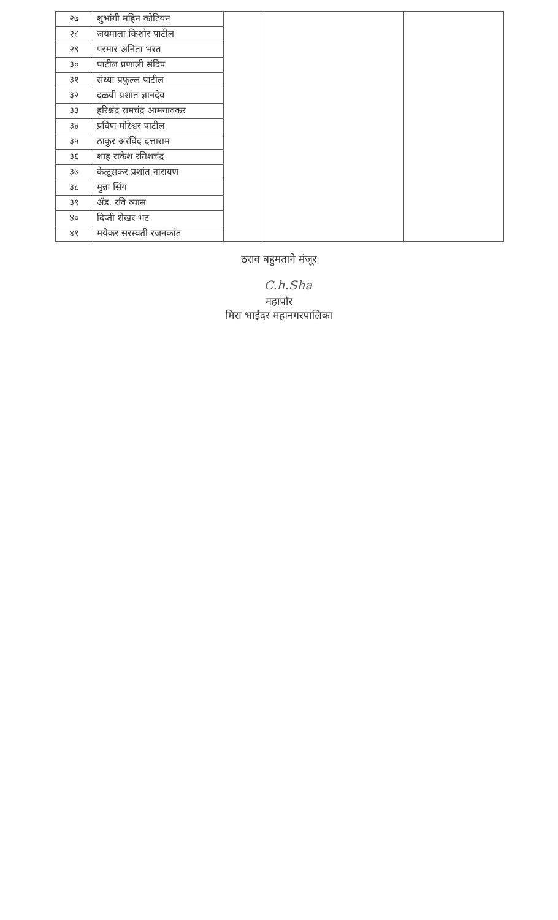| २७ | शुभांगी महिन कोटियन | | | |
| २८ | जयमाला किशोर पाटील | | | |
| २९ | परमार अनिता भरत | | | |
| ३० | पाटील प्रणाली संदिप | | | |
| ३१ | संध्या प्रफुल्ल पाटील | | | |
| ३२ | दळवी प्रशांत ज्ञानदेव | | | |
| ३३ | हरिश्चंद्र रामचंद्र आमगावकर | | | |
| ३४ | प्रविण मोरेश्वर पाटील | | | |
| ३५ | ठाकुर अरविंद दत्ताराम | | | |
| ३६ | शाह राकेश रतिशचंद्र | | | |
| ३७ | केळूसकर प्रशांत नारायण | | | |
| ३८ | मुन्ना सिंग | | | |
| ३९ | ॲड. रवि व्यास | | | |
| ४० | दिप्ती शेखर भट | | | |
| ४१ | मयेकर सरस्वती रजनकांत | | | |
ठराव बहुमताने मंजूर
C.h.Sha
महापौर
मिरा भाईंदर महानगरपालिका